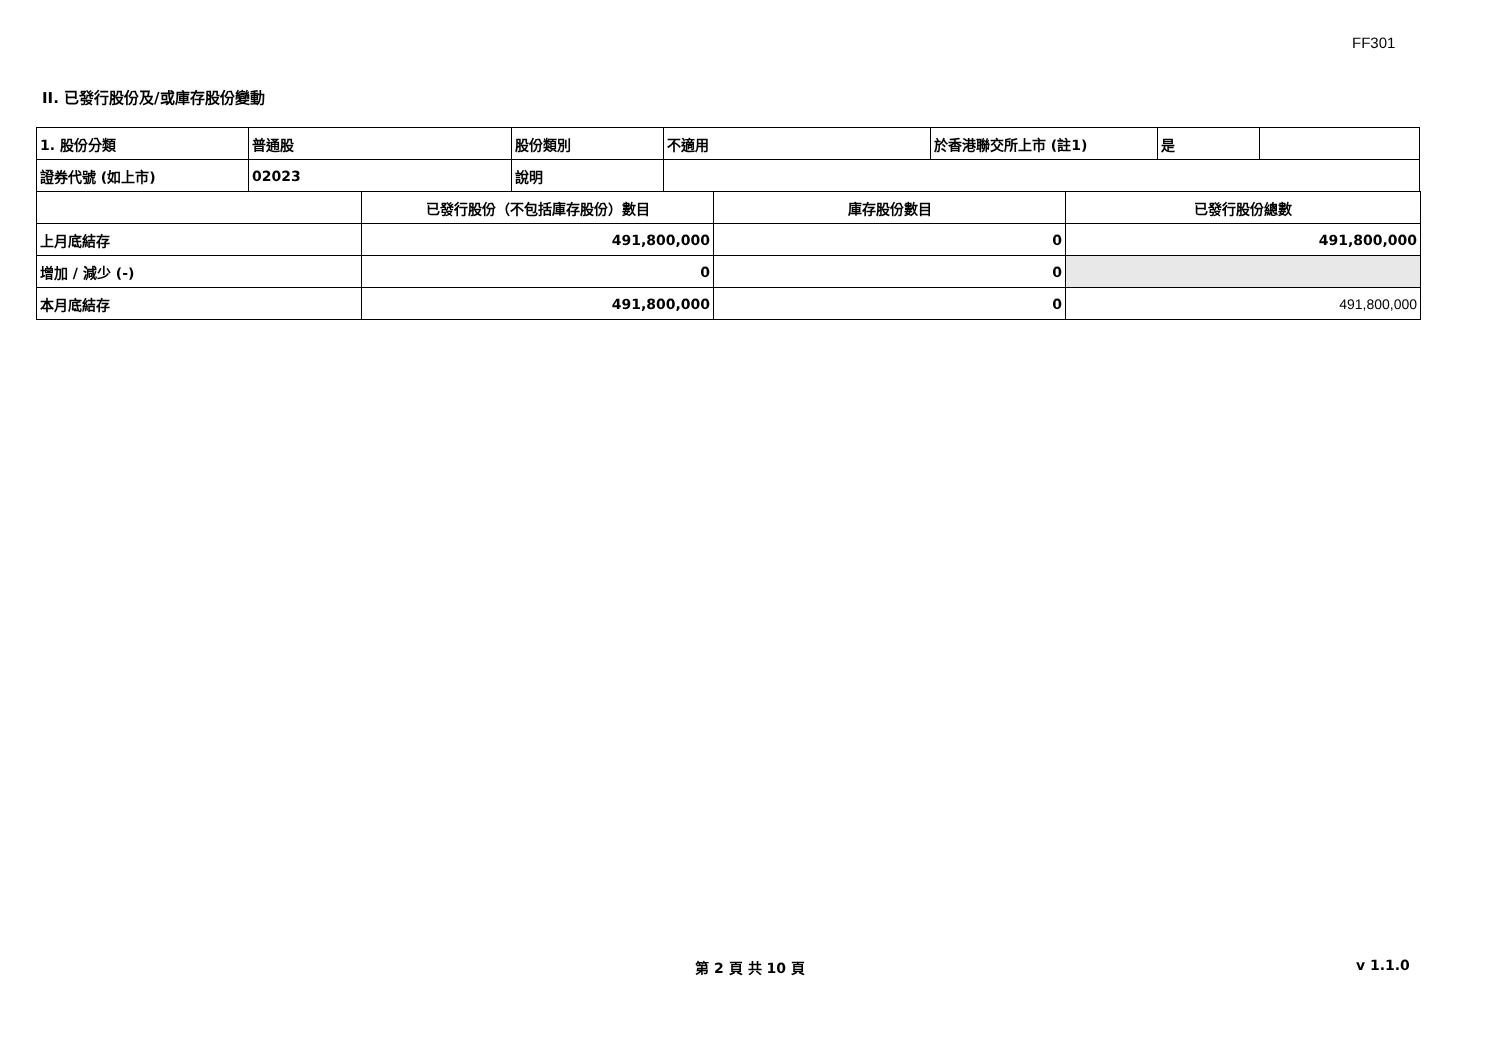FF301
II. 已發行股份及/或庫存股份變動
| 1. 股份分類 | 普通股 | 股份類別 | 不適用 | 於香港聯交所上市 (註1) | 是 | |
| 證券代號 (如上市) | 02023 | 說明 | | | | |
| | 已發行股份（不包括庫存股份）數目 | 庫存股份數目 | 已發行股份總數 |
| 上月底結存 | 491,800,000 | 0 | 491,800,000 |
| 增加 / 減少 (-) | 0 | 0 | |
| 本月底結存 | 491,800,000 | 0 | 491,800,000 |
第 2 頁 共 10 頁 v 1.1.0